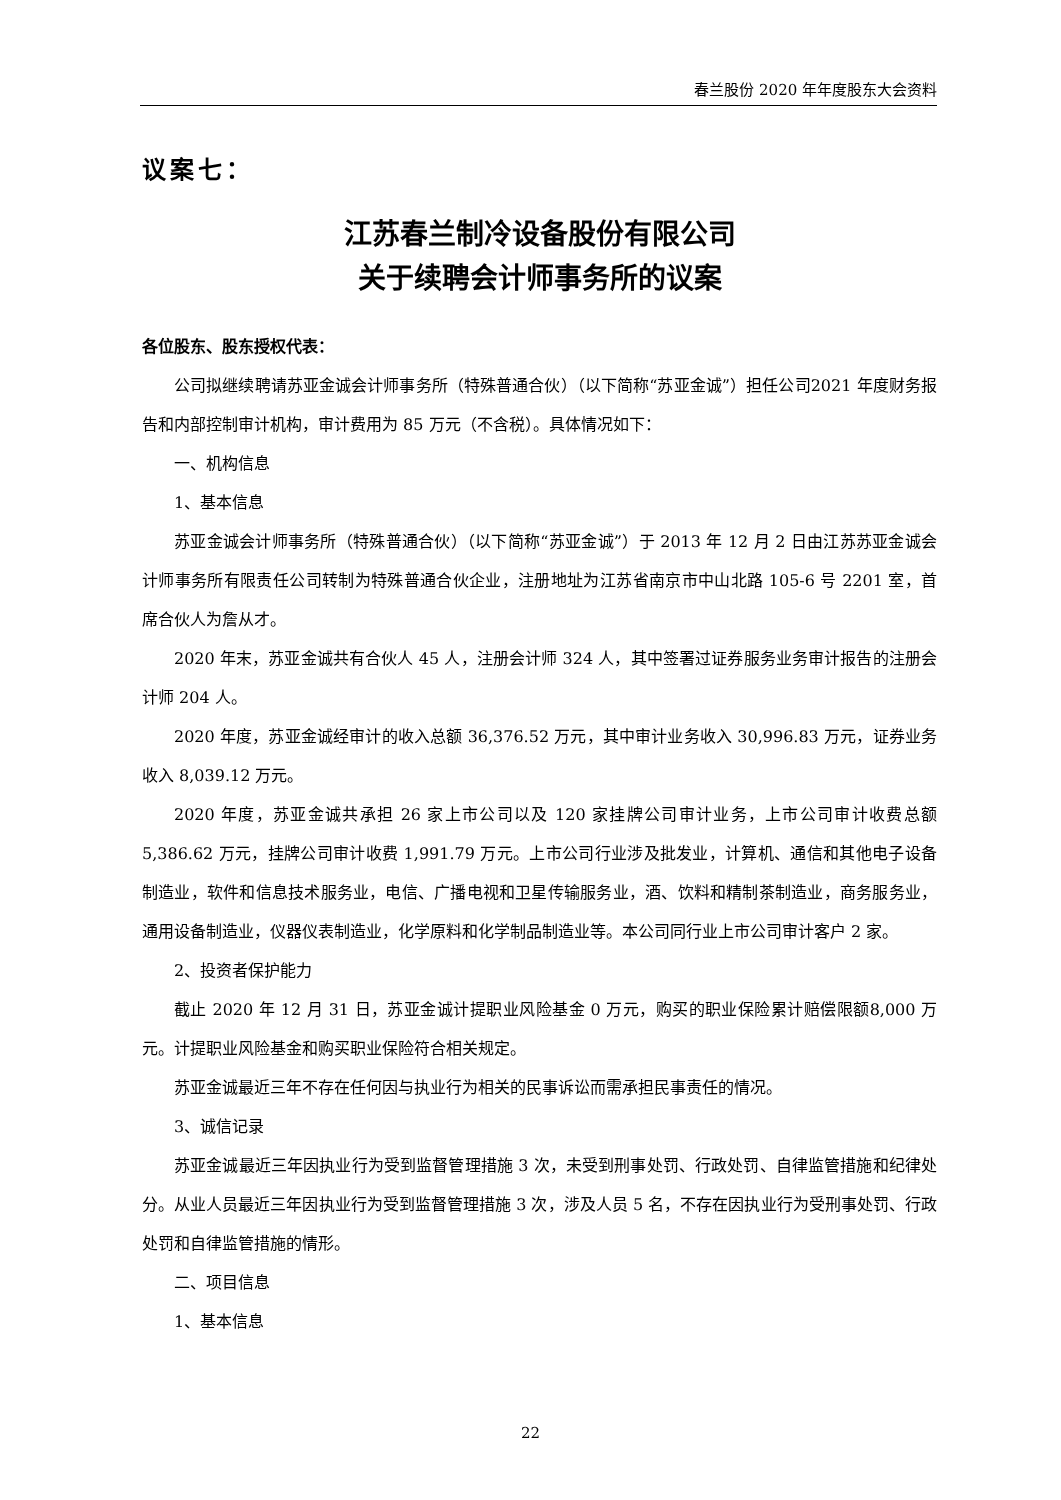春兰股份 2020 年年度股东大会资料
议案七：
江苏春兰制冷设备股份有限公司
关于续聘会计师事务所的议案
各位股东、股东授权代表：
公司拟继续聘请苏亚金诚会计师事务所（特殊普通合伙）（以下简称“苏亚金诚”）担任公司2021 年度财务报告和内部控制审计机构，审计费用为 85 万元（不含税）。具体情况如下：
一、机构信息
1、基本信息
苏亚金诚会计师事务所（特殊普通合伙）（以下简称“苏亚金诚”）于 2013 年 12 月 2 日由江苏苏亚金诚会计师事务所有限责任公司转制为特殊普通合伙企业，注册地址为江苏省南京市中山北路 105-6 号 2201 室，首席合伙人为詹从才。
2020 年末，苏亚金诚共有合伙人 45 人，注册会计师 324 人，其中签署过证券服务业务审计报告的注册会计师 204 人。
2020 年度，苏亚金诚经审计的收入总额 36,376.52 万元，其中审计业务收入 30,996.83 万元，证券业务收入 8,039.12 万元。
2020 年度，苏亚金诚共承担 26 家上市公司以及 120 家挂牌公司审计业务，上市公司审计收费总额 5,386.62 万元，挂牌公司审计收费 1,991.79 万元。上市公司行业涉及批发业，计算机、通信和其他电子设备制造业，软件和信息技术服务业，电信、广播电视和卫星传输服务业，酒、饮料和精制茶制造业，商务服务业，通用设备制造业，仪器仪表制造业，化学原料和化学制品制造业等。本公司同行业上市公司审计客户 2 家。
2、投资者保护能力
截止 2020 年 12 月 31 日，苏亚金诚计提职业风险基金 0 万元，购买的职业保险累计赔偿限额8,000 万元。计提职业风险基金和购买职业保险符合相关规定。
苏亚金诚最近三年不存在任何因与执业行为相关的民事诉讼而需承担民事责任的情况。
3、诚信记录
苏亚金诚最近三年因执业行为受到监督管理措施 3 次，未受到刑事处罚、行政处罚、自律监管措施和纪律处分。从业人员最近三年因执业行为受到监督管理措施 3 次，涉及人员 5 名，不存在因执业行为受刑事处罚、行政处罚和自律监管措施的情形。
二、项目信息
1、基本信息
22